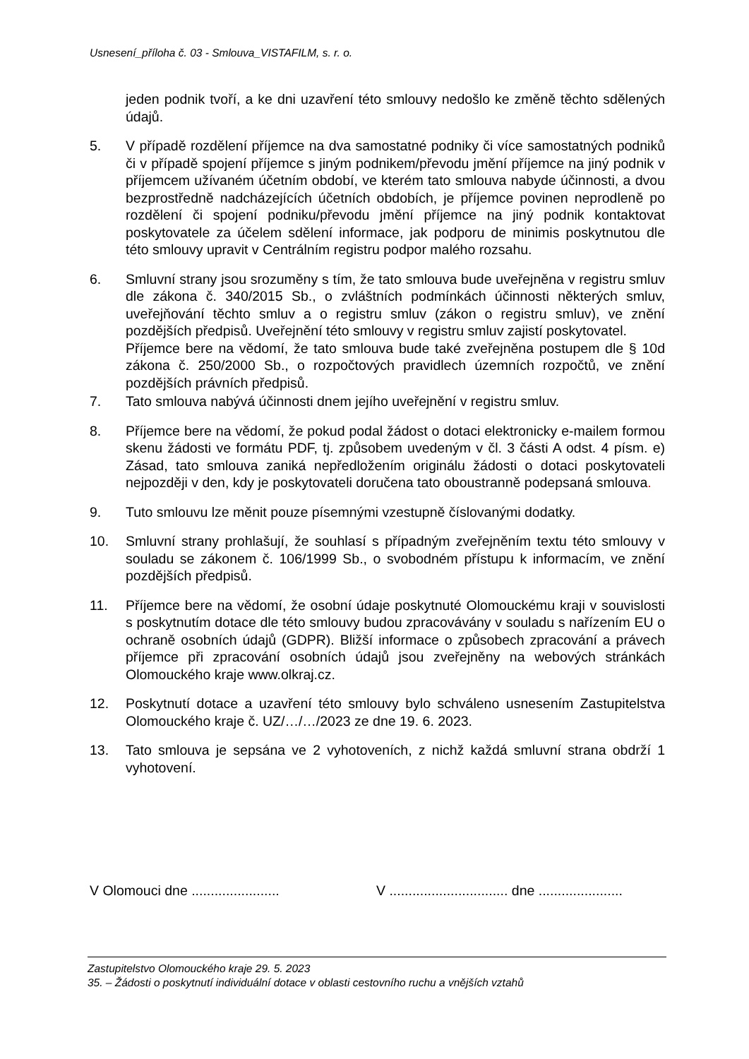Usnesení_příloha č. 03 - Smlouva_VISTAFILM, s. r. o.
jeden podnik tvoří, a ke dni uzavření této smlouvy nedošlo ke změně těchto sdělených údajů.
5. V případě rozdělení příjemce na dva samostatné podniky či více samostatných podniků či v případě spojení příjemce s jiným podnikem/převodu jmění příjemce na jiný podnik v příjemcem užívaném účetním období, ve kterém tato smlouva nabyde účinnosti, a dvou bezprostředně nadcházejících účetních obdobích, je příjemce povinen neprodleně po rozdělení či spojení podniku/převodu jmění příjemce na jiný podnik kontaktovat poskytovatele za účelem sdělení informace, jak podporu de minimis poskytnutou dle této smlouvy upravit v Centrálním registru podpor malého rozsahu.
6. Smluvní strany jsou srozuměny s tím, že tato smlouva bude uveřejněna v registru smluv dle zákona č. 340/2015 Sb., o zvláštních podmínkách účinnosti některých smluv, uveřejňování těchto smluv a o registru smluv (zákon o registru smluv), ve znění pozdějších předpisů. Uveřejnění této smlouvy v registru smluv zajistí poskytovatel.
Příjemce bere na vědomí, že tato smlouva bude také zveřejněna postupem dle § 10d zákona č. 250/2000 Sb., o rozpočtových pravidlech územních rozpočtů, ve znění pozdějších právních předpisů.
7. Tato smlouva nabývá účinnosti dnem jejího uveřejnění v registru smluv.
8. Příjemce bere na vědomí, že pokud podal žádost o dotaci elektronicky e-mailem formou skenu žádosti ve formátu PDF, tj. způsobem uvedeným v čl. 3 části A odst. 4 písm. e) Zásad, tato smlouva zaniká nepředložením originálu žádosti o dotaci poskytovateli nejpozději v den, kdy je poskytovateli doručena tato oboustranně podepsaná smlouva.
9. Tuto smlouvu lze měnit pouze písemnými vzestupně číslovanými dodatky.
10. Smluvní strany prohlašují, že souhlasí s případným zveřejněním textu této smlouvy v souladu se zákonem č. 106/1999 Sb., o svobodném přístupu k informacím, ve znění pozdějších předpisů.
11. Příjemce bere na vědomí, že osobní údaje poskytnuté Olomouckému kraji v souvislosti s poskytnutím dotace dle této smlouvy budou zpracovávány v souladu s nařízením EU o ochraně osobních údajů (GDPR). Bližší informace o způsobech zpracování a právech příjemce při zpracování osobních údajů jsou zveřejněny na webových stránkách Olomouckého kraje www.olkraj.cz.
12. Poskytnutí dotace a uzavření této smlouvy bylo schváleno usnesením Zastupitelstva Olomouckého kraje č. UZ/…/…/2023 ze dne 19. 6. 2023.
13. Tato smlouva je sepsána ve 2 vyhotoveních, z nichž každá smluvní strana obdrží 1 vyhotovení.
V Olomouci dne .......................
V ............................... dne ......................
Zastupitelstvo Olomouckého kraje 29. 5. 2023
35. – Žádosti o poskytnutí individuální dotace v oblasti cestovního ruchu a vnějších vztahů